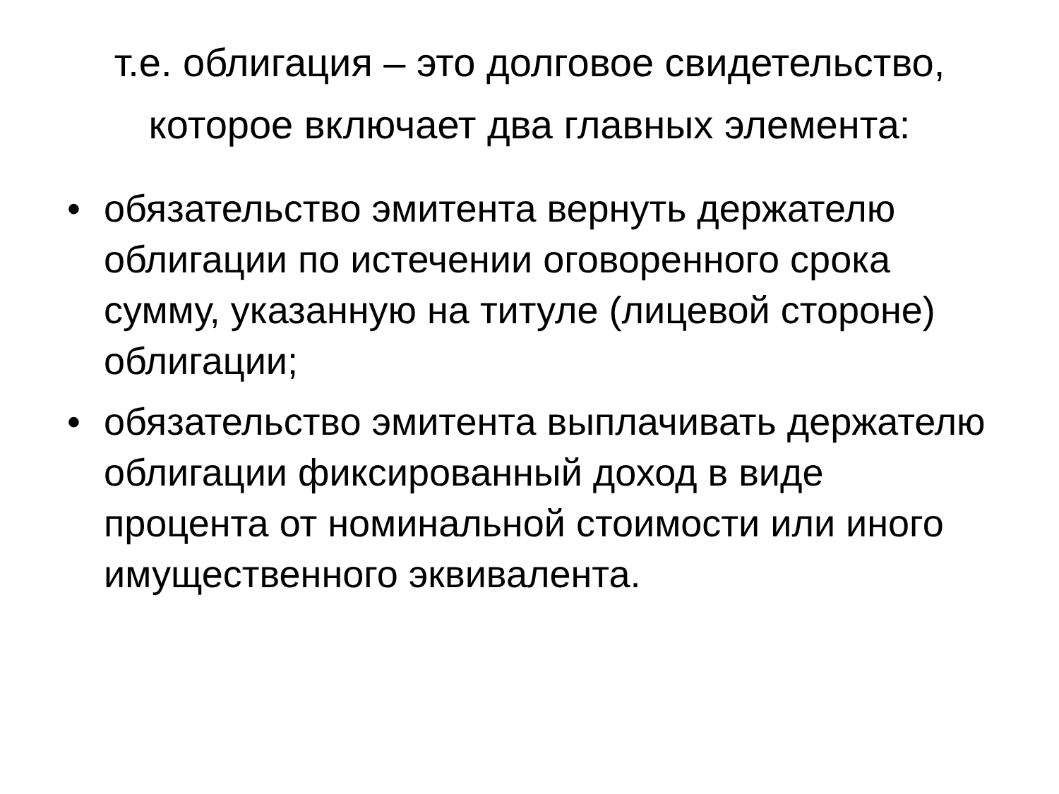т.е. облигация – это долговое свидетельство, которое включает два главных элемента:
• обязательство эмитента вернуть держателю облигации по истечении оговоренного срока сумму, указанную на титуле (лицевой стороне) облигации;
• обязательство эмитента выплачивать держателю облигации фиксированный доход в виде процента от номинальной стоимости или иного имущественного эквивалента.